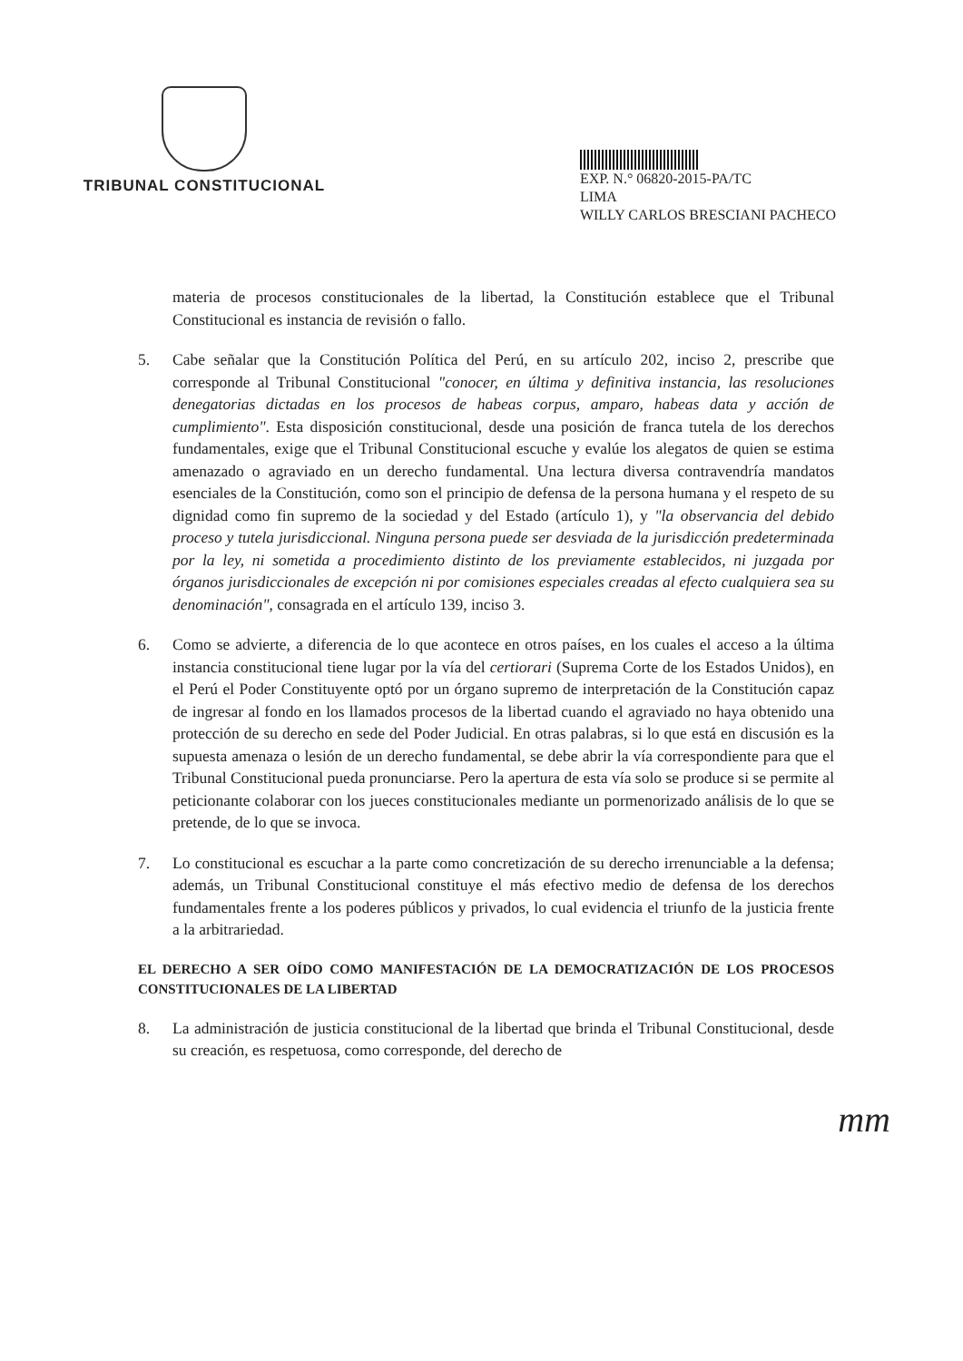TRIBUNAL CONSTITUCIONAL
EXP. N.° 06820-2015-PA/TC
LIMA
WILLY CARLOS BRESCIANI PACHECO
materia de procesos constitucionales de la libertad, la Constitución establece que el Tribunal Constitucional es instancia de revisión o fallo.
5. Cabe señalar que la Constitución Política del Perú, en su artículo 202, inciso 2, prescribe que corresponde al Tribunal Constitucional "conocer, en última y definitiva instancia, las resoluciones denegatorias dictadas en los procesos de habeas corpus, amparo, habeas data y acción de cumplimiento". Esta disposición constitucional, desde una posición de franca tutela de los derechos fundamentales, exige que el Tribunal Constitucional escuche y evalúe los alegatos de quien se estima amenazado o agraviado en un derecho fundamental. Una lectura diversa contravendría mandatos esenciales de la Constitución, como son el principio de defensa de la persona humana y el respeto de su dignidad como fin supremo de la sociedad y del Estado (artículo 1), y "la observancia del debido proceso y tutela jurisdiccional. Ninguna persona puede ser desviada de la jurisdicción predeterminada por la ley, ni sometida a procedimiento distinto de los previamente establecidos, ni juzgada por órganos jurisdiccionales de excepción ni por comisiones especiales creadas al efecto cualquiera sea su denominación", consagrada en el artículo 139, inciso 3.
6. Como se advierte, a diferencia de lo que acontece en otros países, en los cuales el acceso a la última instancia constitucional tiene lugar por la vía del certiorari (Suprema Corte de los Estados Unidos), en el Perú el Poder Constituyente optó por un órgano supremo de interpretación de la Constitución capaz de ingresar al fondo en los llamados procesos de la libertad cuando el agraviado no haya obtenido una protección de su derecho en sede del Poder Judicial. En otras palabras, si lo que está en discusión es la supuesta amenaza o lesión de un derecho fundamental, se debe abrir la vía correspondiente para que el Tribunal Constitucional pueda pronunciarse. Pero la apertura de esta vía solo se produce si se permite al peticionante colaborar con los jueces constitucionales mediante un pormenorizado análisis de lo que se pretende, de lo que se invoca.
7. Lo constitucional es escuchar a la parte como concretización de su derecho irrenunciable a la defensa; además, un Tribunal Constitucional constituye el más efectivo medio de defensa de los derechos fundamentales frente a los poderes públicos y privados, lo cual evidencia el triunfo de la justicia frente a la arbitrariedad.
EL DERECHO A SER OÍDO COMO MANIFESTACIÓN DE LA DEMOCRATIZACIÓN DE LOS PROCESOS CONSTITUCIONALES DE LA LIBERTAD
8. La administración de justicia constitucional de la libertad que brinda el Tribunal Constitucional, desde su creación, es respetuosa, como corresponde, del derecho de
mm